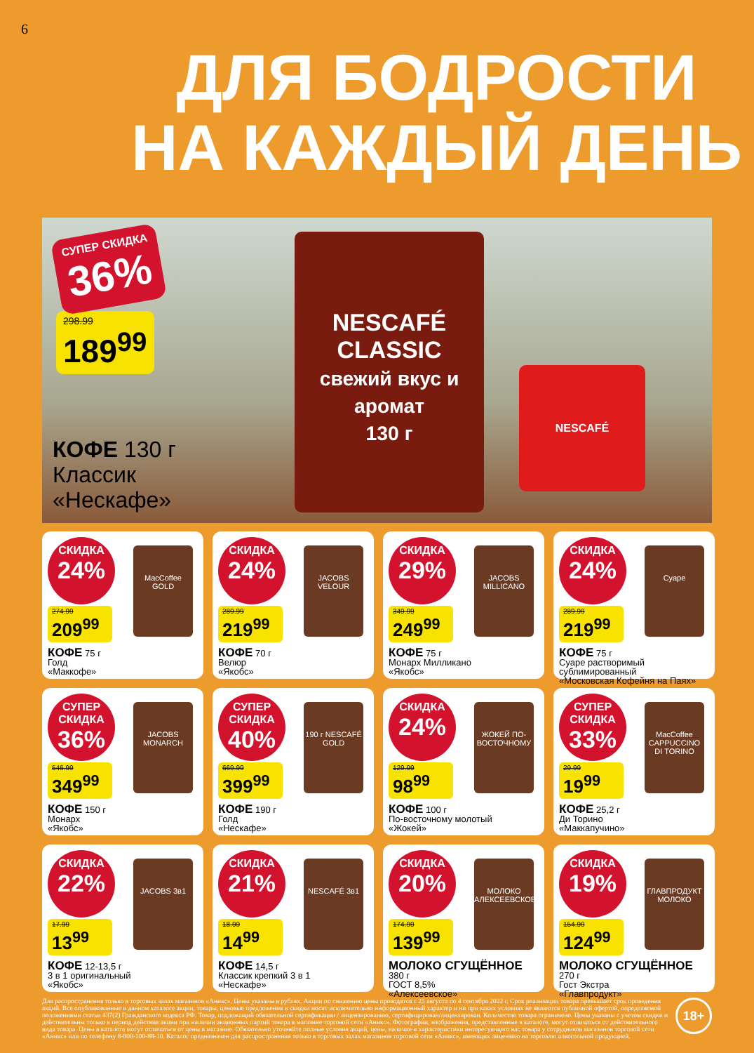6
ДЛЯ БОДРОСТИ
НА КАЖДЫЙ ДЕНЬ
СУПЕР СКИДКА
36%
298.99
189<sup>99</sup>
NESCAFÉ
CLASSIC
свежий вкус и аромат
130 г
NESCAFÉ
КОФЕ 130 г
Классик
«Нескафе»
СКИДКА
24%
274.99
209<sup>99</sup>
MacCoffee GOLD
КОФЕ 75 г
Голд
«Маккофе»
СКИДКА
24%
289.99
219<sup>99</sup>
JACOBS VELOUR
КОФЕ 70 г
Велюр
«Якобс»
СКИДКА
29%
349.99
249<sup>99</sup>
JACOBS MILLICANO
КОФЕ 75 г
Монарх Милликано
«Якобс»
СКИДКА
24%
289.99
219<sup>99</sup>
Суаре
КОФЕ 75 г
Суаре растворимый сублимированный
«Московская Кофейня на Паях»
СУПЕР СКИДКА
36%
546.99
349<sup>99</sup>
JACOBS MONARCH
КОФЕ 150 г
Монарх
«Якобс»
СУПЕР СКИДКА
40%
669.99
399<sup>99</sup>
190 г NESCAFÉ GOLD
КОФЕ 190 г
Голд
«Нескафе»
СКИДКА
24%
129.99
98<sup>99</sup>
ЖОКЕЙ ПО-ВОСТОЧНОМУ
КОФЕ 100 г
По-восточному молотый
«Жокей»
СУПЕР СКИДКА
33%
29.99
19<sup>99</sup>
MacCoffee CAPPUCCINO DI TORINO
КОФЕ 25,2 г
Ди Торино
«Маккапучино»
СКИДКА
22%
17.99
13<sup>99</sup>
JACOBS 3в1
КОФЕ 12-13,5 г
3 в 1 оригинальный
«Якобс»
СКИДКА
21%
18.99
14<sup>99</sup>
NESCAFÉ 3в1
КОФЕ 14,5 г
Классик крепкий 3 в 1
«Нескафе»
СКИДКА
20%
174.99
139<sup>99</sup>
МОЛОКО АЛЕКСЕЕВСКОЕ
МОЛОКО СГУЩЁННОЕ 380 г
ГОСТ 8,5%
«Алексеевское»
СКИДКА
19%
154.99
124<sup>99</sup>
ГЛАВПРОДУКТ МОЛОКО
МОЛОКО СГУЩЁННОЕ 270 г
Гост Экстра
«Главпродукт»
Для распространения только в торговых залах магазинов «Аникс». Цены указаны в рублях. Акции по снижению цены проводятся с 23 августа по 4 сентября 2022 г. Срок реализации товара превышает срок проведения акций. Все опубликованные в данном каталоге акции, товары, ценовые предложения и скидки носят исключительно информационный характер и ни при каких условиях не являются публичной офертой, определяемой положениями статьи 437(2) Гражданского кодекса РФ. Товар, подлежащий обязательной сертификации / лицензированию, сертифицирован/лицензирован. Количество товара ограничено. Цены указаны с учетом скидки и действительны только в период действия акции при наличии акционных партий товара в магазине торговой сети «Аникс». Фотографии, изображения, представленные в каталоге, могут отличаться от действительного вида товара. Цены в каталоге могут отличаться от цены в магазине. Обязательно уточняйте полные условия акций, цены, наличие и характеристики интересующего вас товара у сотрудников магазинов торговой сети «Аникс» или по телефону 8-800-100-88-10. Каталог предназначен для распространения только в торговых залах магазинов торговой сети «Аникс», имеющих лицензию на торговлю алкогольной продукцией.
18+